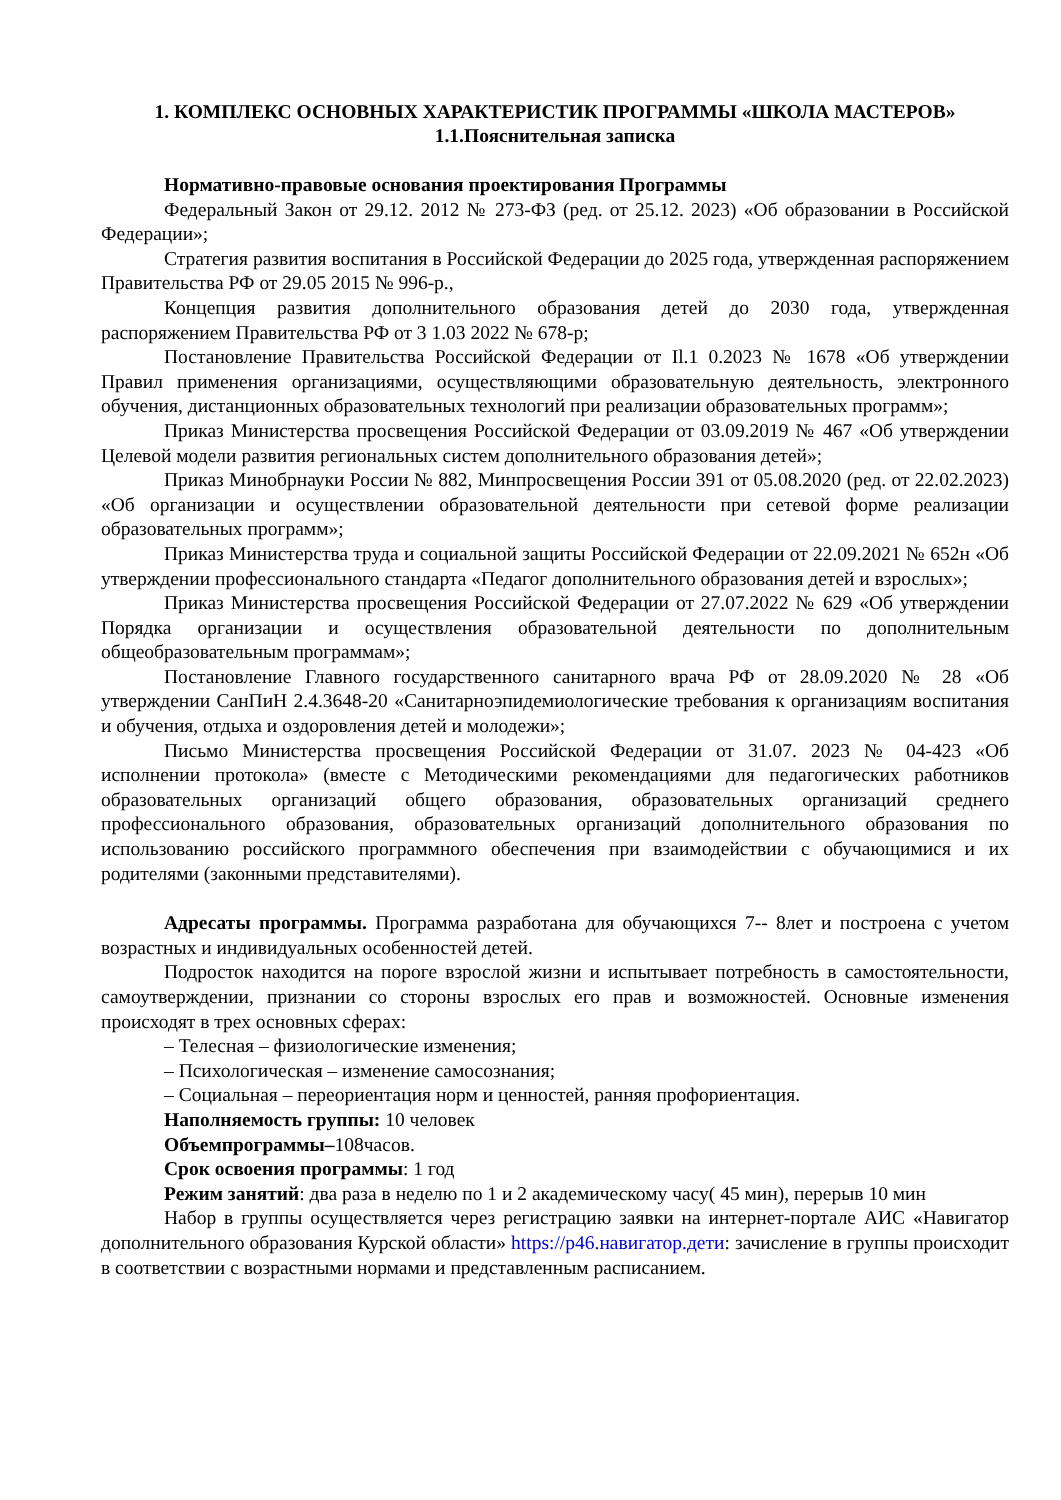1. КОМПЛЕКС ОСНОВНЫХ ХАРАКТЕРИСТИК ПРОГРАММЫ «ШКОЛА МАСТЕРОВ»
1.1.Пояснительная записка
Нормативно-правовые основания проектирования Программы
Федеральный Закон от 29.12. 2012 № 273-ФЗ (ред. от 25.12. 2023) «Об образовании в Российской Федерации»;
Стратегия развития воспитания в Российской Федерации до 2025 года, утвержденная распоряжением Правительства РФ от 29.05 2015 № 996-р.,
Концепция развития дополнительного образования детей до 2030 года, утвержденная распоряжением Правительства РФ от 3 1.03 2022 № 678-р;
Постановление Правительства Российской Федерации от Il.1 0.2023 № 1678 «Об утверждении Правил применения организациями, осуществляющими образовательную деятельность, электронного обучения, дистанционных образовательных технологий при реализации образовательных программ»;
Приказ Министерства просвещения Российской Федерации от 03.09.2019 № 467 «Об утверждении Целевой модели развития региональных систем дополнительного образования детей»;
Приказ Минобрнауки России № 882, Минпросвещения России 391 от 05.08.2020 (ред. от 22.02.2023) «Об организации и осуществлении образовательной деятельности при сетевой форме реализации образовательных программ»;
Приказ Министерства труда и социальной защиты Российской Федерации от 22.09.2021 № 652н «Об утверждении профессионального стандарта «Педагог дополнительного образования детей и взрослых»;
Приказ Министерства просвещения Российской Федерации от 27.07.2022 № 629 «Об утверждении Порядка организации и осуществления образовательной деятельности по дополнительным общеобразовательным программам»;
Постановление Главного государственного санитарного врача РФ от 28.09.2020 № 28 «Об утверждении СанПиН 2.4.3648-20 «Санитарноэпидемиологические требования к организациям воспитания и обучения, отдыха и оздоровления детей и молодежи»;
Письмо Министерства просвещения Российской Федерации от 31.07. 2023 № 04-423 «Об исполнении протокола» (вместе с Методическими рекомендациями для педагогических работников образовательных организаций общего образования, образовательных организаций среднего профессионального образования, образовательных организаций дополнительного образования по использованию российского программного обеспечения при взаимодействии с обучающимися и их родителями (законными представителями).
Адресаты программы. Программа разработана для обучающихся 7-- 8лет и построена с учетом возрастных и индивидуальных особенностей детей.
Подросток находится на пороге взрослой жизни и испытывает потребность в самостоятельности, самоутверждении, признании со стороны взрослых его прав и возможностей. Основные изменения происходят в трех основных сферах:
– Телесная – физиологические изменения;
– Психологическая – изменение самосознания;
– Социальная – переориентация норм и ценностей, ранняя профориентация.
Наполняемость группы: 10 человек
Объемпрограммы–108часов.
Срок освоения программы: 1 год
Режим занятий: два раза в неделю по 1 и 2 академическому часу( 45 мин), перерыв 10 мин
Набор в группы осуществляется через регистрацию заявки на интернет-портале АИС «Навигатор дополнительного образования Курской области» https://р46.навигатор.дети: зачисление в группы происходит в соответствии с возрастными нормами и представленным расписанием.